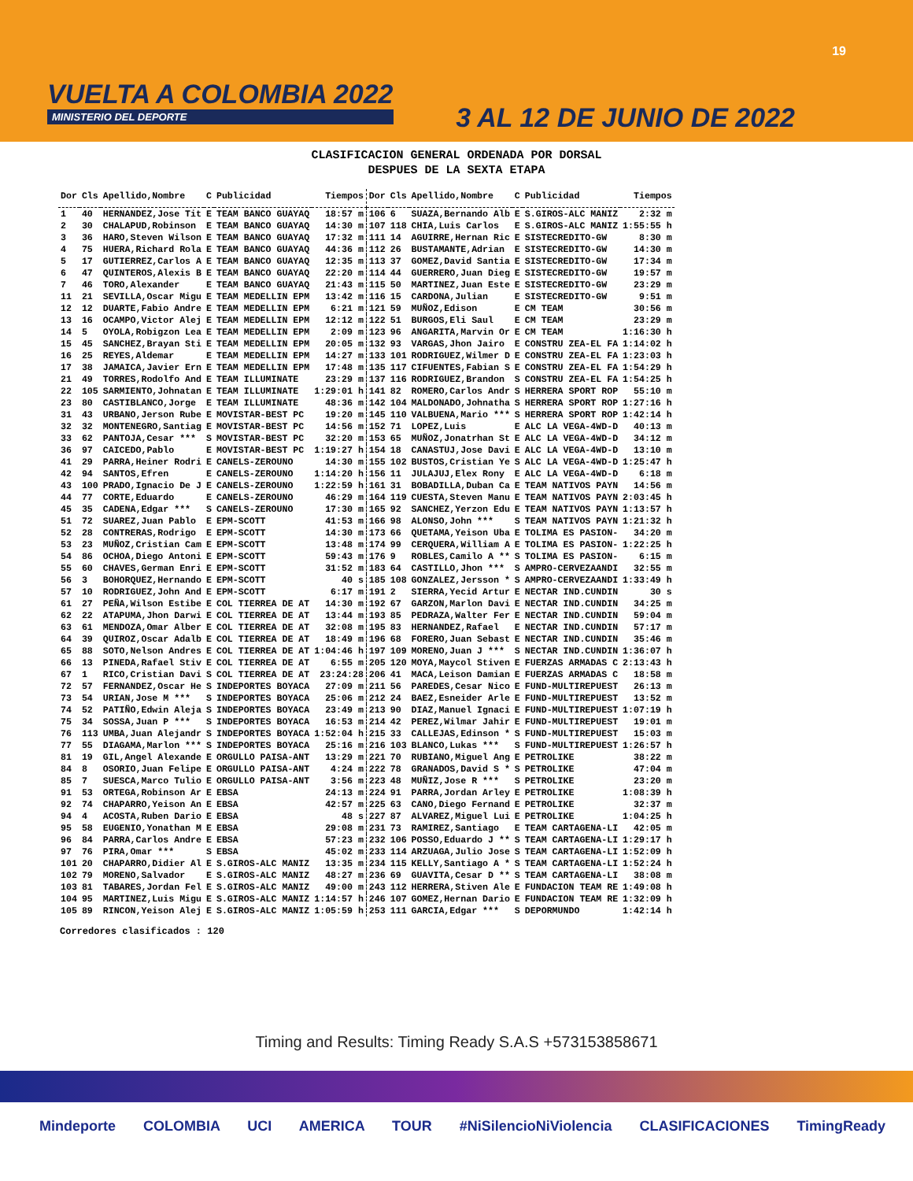VUELTA A COLOMBIA 2022
MINISTERIO DEL DEPORTE
19
3 AL 12 DE JUNIO DE 2022
CLASIFICACION GENERAL ORDENADA POR DORSAL
DESPUES DE LA SEXTA ETAPA
| Dor | Cls | Apellido,Nombre | C | Publicidad | Tiempos | Dor | Cls | Apellido,Nombre | C | Publicidad | Tiempos |
| --- | --- | --- | --- | --- | --- | --- | --- | --- | --- | --- | --- |
| 1 | 40 | HERNANDEZ,Jose Tit | E | TEAM BANCO GUAYAQ | 18:57 m | 106 | 6 | SUAZA,Bernando Alb | E | S.GIROS-ALC MANIZ | 2:32 m |
| 2 | 30 | CHALAPUD,Robinson | E | TEAM BANCO GUAYAQ | 14:30 m | 107 | 118 | CHIA,Luis Carlos | E | S.GIROS-ALC MANIZ | 1:55:55 h |
| 3 | 36 | HARO,Steven Wilson | E | TEAM BANCO GUAYAQ | 17:32 m | 111 | 14 | AGUIRRE,Hernan Ric | E | SISTECREDITO-GW | 8:30 m |
| 4 | 75 | HUERA,Richard Rola | E | TEAM BANCO GUAYAQ | 44:36 m | 112 | 26 | BUSTAMANTE,Adrian | E | SISTECREDITO-GW | 14:30 m |
| 5 | 17 | GUTIERREZ,Carlos A | E | TEAM BANCO GUAYAQ | 12:35 m | 113 | 37 | GOMEZ,David Santia | E | SISTECREDITO-GW | 17:34 m |
| 6 | 47 | QUINTEROS,Alexis B | E | TEAM BANCO GUAYAQ | 22:20 m | 114 | 44 | GUERRERO,Juan Dieg | E | SISTECREDITO-GW | 19:57 m |
| 7 | 46 | TORO,Alexander | E | TEAM BANCO GUAYAQ | 21:43 m | 115 | 50 | MARTINEZ,Juan Este | E | SISTECREDITO-GW | 23:29 m |
| 11 | 21 | SEVILLA,Oscar Migu | E | TEAM MEDELLIN EPM | 13:42 m | 116 | 15 | CARDONA,Julian | E | SISTECREDITO-GW | 9:51 m |
| 12 | 12 | DUARTE,Fabio Andre | E | TEAM MEDELLIN EPM | 6:21 m | 121 | 59 | MUÑOZ,Edison | E | CM TEAM | 30:56 m |
| 13 | 16 | OCAMPO,Victor Alej | E | TEAM MEDELLIN EPM | 12:12 m | 122 | 51 | BURGOS,Eli Saul | E | CM TEAM | 23:29 m |
| 14 | 5 | OYOLA,Robigzon Lea | E | TEAM MEDELLIN EPM | 2:09 m | 123 | 96 | ANGARITA,Marvin Or | E | CM TEAM | 1:16:30 h |
| 15 | 45 | SANCHEZ,Brayan Sti | E | TEAM MEDELLIN EPM | 20:05 m | 132 | 93 | VARGAS,Jhon Jairo | E | CONSTRU ZEA-EL FA | 1:14:02 h |
| 16 | 25 | REYES,Aldemar | E | TEAM MEDELLIN EPM | 14:27 m | 133 | 101 | RODRIGUEZ,Wilmer D | E | CONSTRU ZEA-EL FA | 1:23:03 h |
| 17 | 38 | JAMAICA,Javier Ern | E | TEAM MEDELLIN EPM | 17:48 m | 135 | 117 | CIFUENTES,Fabian S | E | CONSTRU ZEA-EL FA | 1:54:29 h |
| 21 | 49 | TORRES,Rodolfo And | E | TEAM ILLUMINATE | 23:29 m | 137 | 116 | RODRIGUEZ,Brandon | S | CONSTRU ZEA-EL FA | 1:54:25 h |
| 22 | 105 | SARMIENTO,Johnatan | E | TEAM ILLUMINATE | 1:29:01 h | 141 | 82 | ROMERO,Carlos Andr | S | HERRERA SPORT ROP | 55:10 m |
| 23 | 80 | CASTIBLANCO,Jorge | E | TEAM ILLUMINATE | 48:36 m | 142 | 104 | MALDONADO,Johnatha | S | HERRERA SPORT ROP | 1:27:16 h |
| 31 | 43 | URBANO,Jerson Rube | E | MOVISTAR-BEST PC | 19:20 m | 145 | 110 | VALBUENA,Mario *** | S | HERRERA SPORT ROP | 1:42:14 h |
| 32 | 32 | MONTENEGRO,Santiag | E | MOVISTAR-BEST PC | 14:56 m | 152 | 71 | LOPEZ,Luis | E | ALC LA VEGA-4WD-D | 40:13 m |
| 33 | 62 | PANTOJA,Cesar *** | S | MOVISTAR-BEST PC | 32:20 m | 153 | 65 | MUÑOZ,Jonatrhan St | E | ALC LA VEGA-4WD-D | 34:12 m |
| 36 | 97 | CAICEDO,Pablo | E | MOVISTAR-BEST PC | 1:19:27 h | 154 | 18 | CANASTUJ,Jose Davi | E | ALC LA VEGA-4WD-D | 13:10 m |
| 41 | 29 | PARRA,Heiner Rodri | E | CANELS-ZEROUNO | 14:30 m | 155 | 102 | BUSTOS,Cristian Ye | S | ALC LA VEGA-4WD-D | 1:25:47 h |
| 42 | 94 | SANTOS,Efren | E | CANELS-ZEROUNO | 1:14:20 h | 156 | 11 | JULAJUJ,Elex Rony | E | ALC LA VEGA-4WD-D | 6:18 m |
| 43 | 100 | PRADO,Ignacio De J | E | CANELS-ZEROUNO | 1:22:59 h | 161 | 31 | BOBADILLA,Duban Ca | E | TEAM NATIVOS PAYN | 14:56 m |
| 44 | 77 | CORTE,Eduardo | E | CANELS-ZEROUNO | 46:29 m | 164 | 119 | CUESTA,Steven Manu | E | TEAM NATIVOS PAYN | 2:03:45 h |
| 45 | 35 | CADENA,Edgar *** | S | CANELS-ZEROUNO | 17:30 m | 165 | 92 | SANCHEZ,Yerzon Edu | E | TEAM NATIVOS PAYN | 1:13:57 h |
| 51 | 72 | SUAREZ,Juan Pablo | E | EPM-SCOTT | 41:53 m | 166 | 98 | ALONSO,John *** | S | TEAM NATIVOS PAYN | 1:21:32 h |
| 52 | 28 | CONTRERAS,Rodrigo | E | EPM-SCOTT | 14:30 m | 173 | 66 | QUETAMA,Yeison Uba | E | TOLIMA ES PASION- | 34:20 m |
| 53 | 23 | MUÑOZ,Cristian Cam | E | EPM-SCOTT | 13:48 m | 174 | 99 | CERQUERA,William A | E | TOLIMA ES PASION- | 1:22:25 h |
| 54 | 86 | OCHOA,Diego Antoni | E | EPM-SCOTT | 59:43 m | 176 | 9 | ROBLES,Camilo A ** | S | TOLIMA ES PASION- | 6:15 m |
| 55 | 60 | CHAVES,German Enri | E | EPM-SCOTT | 31:52 m | 183 | 64 | CASTILLO,Jhon *** | S | AMPRO-CERVEZAANDI | 32:55 m |
| 56 | 3 | BOHORQUEZ,Hernando | E | EPM-SCOTT | 40 s | 185 | 108 | GONZALEZ,Jersson * | S | AMPRO-CERVEZAANDI | 1:33:49 h |
| 57 | 10 | RODRIGUEZ,John And | E | EPM-SCOTT | 6:17 m | 191 | 2 | SIERRA,Yecid Artur | E | NECTAR IND.CUNDIN | 30 s |
| 61 | 27 | PEÑA,Wilson Estibe | E | COL TIERREA DE AT | 14:30 m | 192 | 67 | GARZON,Marlon Davi | E | NECTAR IND.CUNDIN | 34:25 m |
| 62 | 22 | ATAPUMA,Jhon Darwi | E | COL TIERREA DE AT | 13:44 m | 193 | 85 | PEDRAZA,Walter Fer | E | NECTAR IND.CUNDIN | 59:04 m |
| 63 | 61 | MENDOZA,Omar Alber | E | COL TIERREA DE AT | 32:08 m | 195 | 83 | HERNANDEZ,Rafael | E | NECTAR IND.CUNDIN | 57:17 m |
| 64 | 39 | QUIROZ,Oscar Adalb | E | COL TIERREA DE AT | 18:49 m | 196 | 68 | FORERO,Juan Sebast | E | NECTAR IND.CUNDIN | 35:46 m |
| 65 | 88 | SOTO,Nelson Andres | E | COL TIERREA DE AT | 1:04:46 h | 197 | 109 | MORENO,Juan J *** | S | NECTAR IND.CUNDIN | 1:36:07 h |
| 66 | 13 | PINEDA,Rafael Stiv | E | COL TIERREA DE AT | 6:55 m | 205 | 120 | MOYA,Maycol Stiven | E | FUERZAS ARMADAS C | 2:13:43 h |
| 67 | 1 | RICO,Cristian Davi | S | COL TIERREA DE AT | 23:24:28 | 206 | 41 | MACA,Leison Damian | E | FUERZAS ARMADAS C | 18:58 m |
| 72 | 57 | FERNANDEZ,Oscar He | S | INDEPORTES BOYACA | 27:09 m | 211 | 56 | PAREDES,Cesar Nico | E | FUND-MULTIREPUEST | 26:13 m |
| 73 | 54 | URIAN,Jose M *** | S | INDEPORTES BOYACA | 25:06 m | 212 | 24 | BAEZ,Esneider Arle | E | FUND-MULTIREPUEST | 13:52 m |
| 74 | 52 | PATIÑO,Edwin Aleja | S | INDEPORTES BOYACA | 23:49 m | 213 | 90 | DIAZ,Manuel Ignaci | E | FUND-MULTIREPUEST | 1:07:19 h |
| 75 | 34 | SOSSA,Juan P *** | S | INDEPORTES BOYACA | 16:53 m | 214 | 42 | PEREZ,Wilmar Jahir | E | FUND-MULTIREPUEST | 19:01 m |
| 76 | 113 | UMBA,Juan Alejandr | S | INDEPORTES BOYACA | 1:52:04 h | 215 | 33 | CALLEJAS,Edinson * | S | FUND-MULTIREPUEST | 15:03 m |
| 77 | 55 | DIAGAMA,Marlon *** | S | INDEPORTES BOYACA | 25:16 m | 216 | 103 | BLANCO,Lukas *** | S | FUND-MULTIREPUEST | 1:26:57 h |
| 81 | 19 | GIL,Angel Alexande | E | ORGULLO PAISA-ANT | 13:29 m | 221 | 70 | RUBIANO,Miguel Ang | E | PETROLIKE | 38:22 m |
| 84 | 8 | OSORIO,Juan Felipe | E | ORGULLO PAISA-ANT | 4:24 m | 222 | 78 | GRANADOS,David S * | S | PETROLIKE | 47:04 m |
| 85 | 7 | SUESCA,Marco Tulio | E | ORGULLO PAISA-ANT | 3:56 m | 223 | 48 | MUÑIZ,Jose R *** | S | PETROLIKE | 23:20 m |
| 91 | 53 | ORTEGA,Robinson Ar | E | EBSA | 24:13 m | 224 | 91 | PARRA,Jordan Arley | E | PETROLIKE | 1:08:39 h |
| 92 | 74 | CHAPARRO,Yeison An | E | EBSA | 42:57 m | 225 | 63 | CANO,Diego Fernand | E | PETROLIKE | 32:37 m |
| 94 | 4 | ACOSTA,Ruben Dario | E | EBSA | 48 s | 227 | 87 | ALVAREZ,Miguel Lui | E | PETROLIKE | 1:04:25 h |
| 95 | 58 | EUGENIO,Yonathan M | E | EBSA | 29:08 m | 231 | 73 | RAMIREZ,Santiago | E | TEAM CARTAGENA-LI | 42:05 m |
| 96 | 84 | PARRA,Carlos Andre | E | EBSA | 57:23 m | 232 | 106 | POSSO,Eduardo J ** | S | TEAM CARTAGENA-LI | 1:29:17 h |
| 97 | 76 | PIRA,Omar *** | S | EBSA | 45:02 m | 233 | 114 | ARZUAGA,Julio Jose | S | TEAM CARTAGENA-LI | 1:52:09 h |
| 101 | 20 | CHAPARRO,Didier Al | E | S.GIROS-ALC MANIZ | 13:35 m | 234 | 115 | KELLY,Santiago A * | S | TEAM CARTAGENA-LI | 1:52:24 h |
| 102 | 79 | MORENO,Salvador | E | S.GIROS-ALC MANIZ | 48:27 m | 236 | 69 | GUAVITA,Cesar D ** | S | TEAM CARTAGENA-LI | 38:08 m |
| 103 | 81 | TABARES,Jordan Fel | E | S.GIROS-ALC MANIZ | 49:00 m | 243 | 112 | HERRERA,Stiven Ale | E | FUNDACION TEAM RE | 1:49:08 h |
| 104 | 95 | MARTINEZ,Luis Migu | E | S.GIROS-ALC MANIZ | 1:14:57 h | 246 | 107 | GOMEZ,Hernan Dario | E | FUNDACION TEAM RE | 1:32:09 h |
| 105 | 89 | RINCON,Yeison Alej | E | S.GIROS-ALC MANIZ | 1:05:59 h | 253 | 111 | GARCIA,Edgar *** | S | DEPORMUNDO | 1:42:14 h |
Corredores clasificados : 120
Timing and Results: Timing Ready S.A.S +573153858671
Mindeporte COLOMBIA UCI AMERICA TOUR #NiSilencioNiViolencia CLASIFICACIONES TimingReady